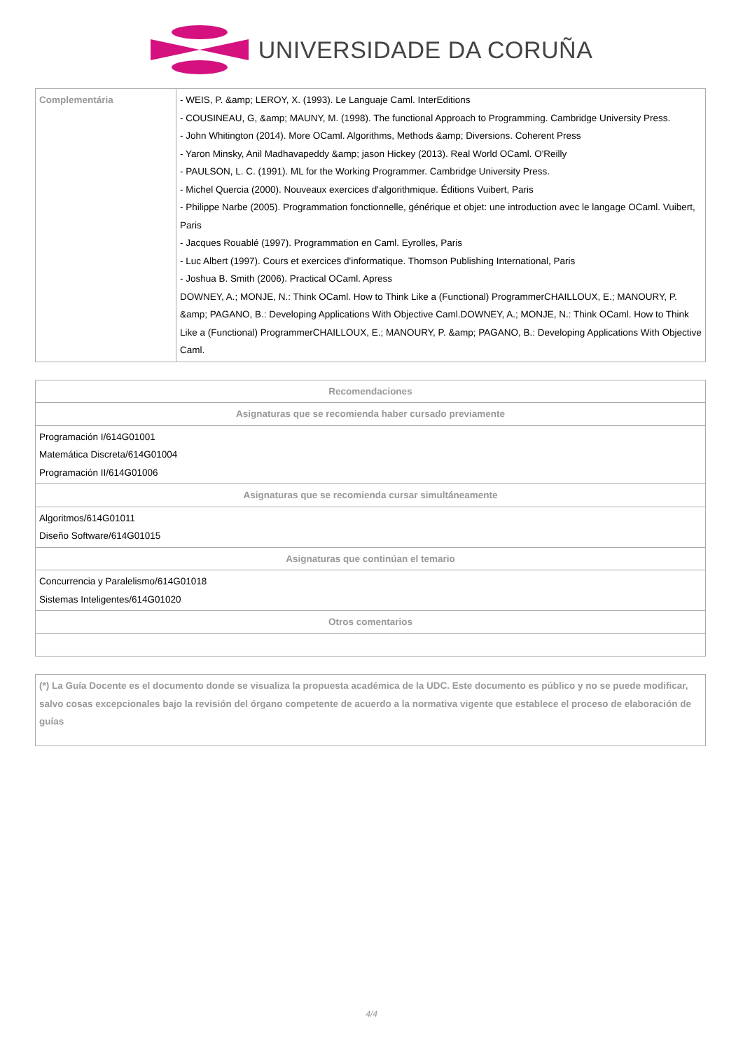UNIVERSIDADE DA CORUÑA
| Complementária | - WEIS, P. &amp; LEROY, X. (1993). Le Languaje Caml. InterEditions - COUSINEAU, G, &amp; MAUNY, M. (1998). The functional Approach to Programming. Cambridge University Press. - John Whitington (2014). More OCaml. Algorithms, Methods &amp; Diversions. Coherent Press - Yaron Minsky, Anil Madhavapeddy &amp; jason Hickey (2013). Real World OCaml. O'Reilly - PAULSON, L. C. (1991). ML for the Working Programmer. Cambridge University Press. - Michel Quercia (2000). Nouveaux exercices d'algorithmique. Éditions Vuibert, Paris - Philippe Narbe (2005). Programmation fonctionnelle, générique et objet: une introduction avec le langage OCaml. Vuibert, Paris - Jacques Rouablé (1997). Programmation en Caml. Eyrolles, Paris - Luc Albert (1997). Cours et exercices d'informatique. Thomson Publishing International, Paris - Joshua B. Smith (2006). Practical OCaml. Apress DOWNEY, A.; MONJE, N.: Think OCaml. How to Think Like a (Functional) ProgrammerCHAILLOUX, E.; MANOURY, P. &amp; PAGANO, B.: Developing Applications With Objective Caml.DOWNEY, A.; MONJE, N.: Think OCaml. How to Think Like a (Functional) ProgrammerCHAILLOUX, E.; MANOURY, P. &amp; PAGANO, B.: Developing Applications With Objective Caml. |
| Recomendaciones |
| Asignaturas que se recomienda haber cursado previamente |
| Programación I/614G01001 Matemática Discreta/614G01004 Programación II/614G01006 |
| Asignaturas que se recomienda cursar simultáneamente |
| Algoritmos/614G01011 Diseño Software/614G01015 |
| Asignaturas que continúan el temario |
| Concurrencia y Paralelismo/614G01018 Sistemas Inteligentes/614G01020 |
| Otros comentarios |
| (*) La Guía Docente es el documento donde se visualiza la propuesta académica de la UDC. Este documento es público y no se puede modificar, salvo cosas excepcionales bajo la revisión del órgano competente de acuerdo a la normativa vigente que establece el proceso de elaboración de guías |
4/4